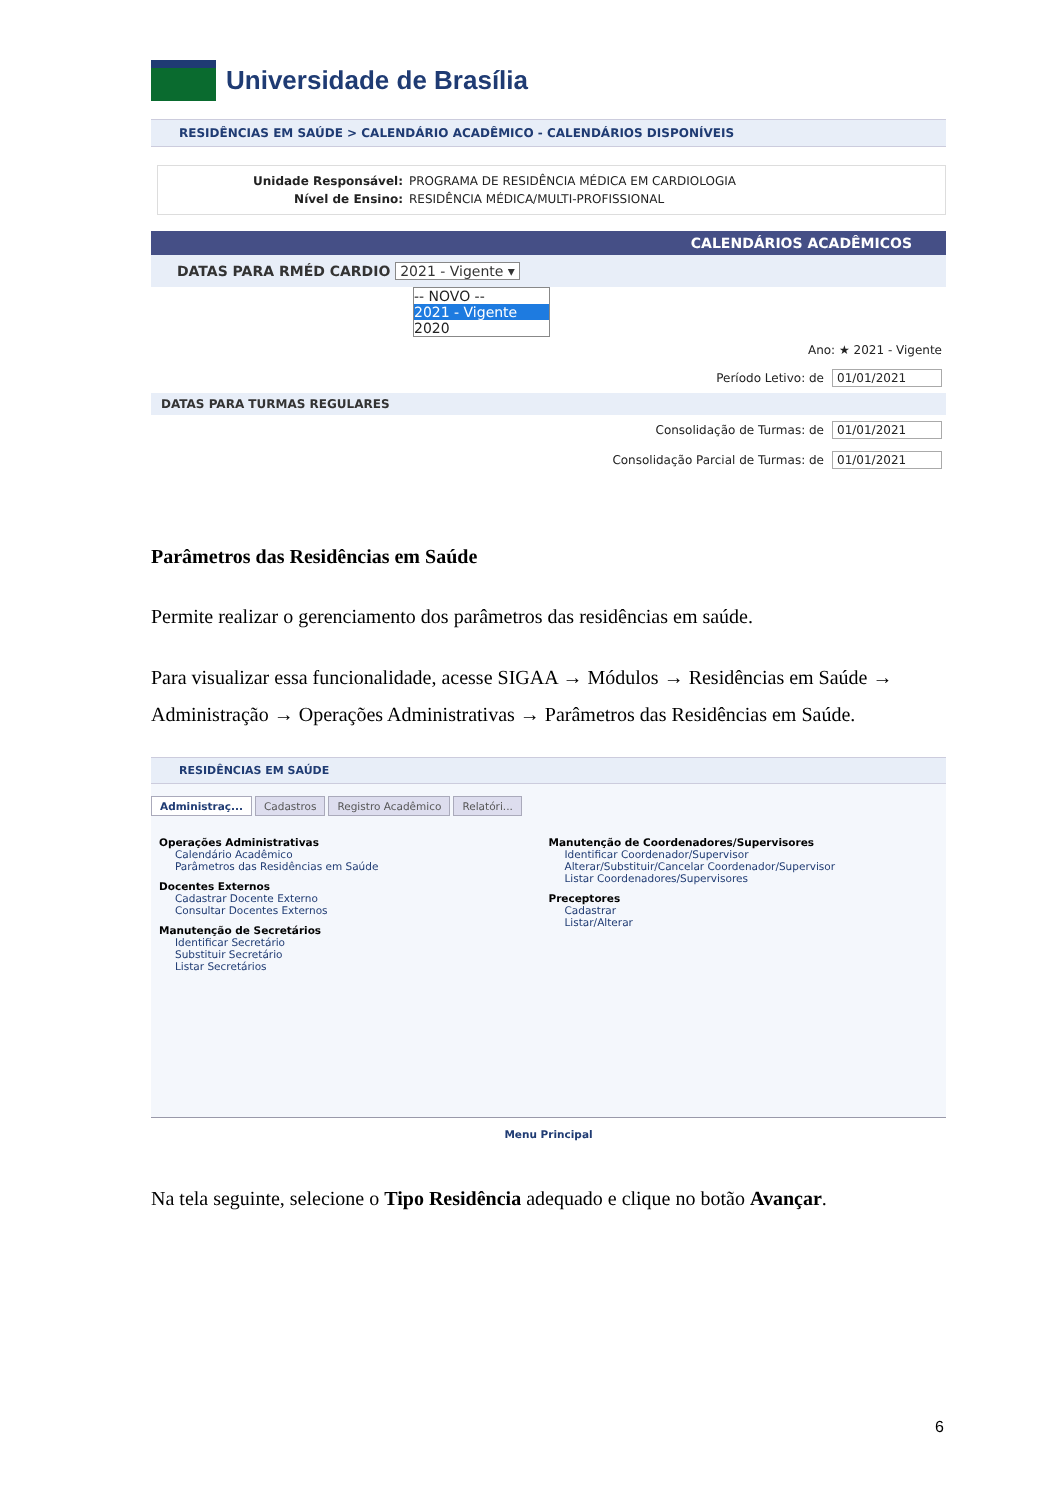Universidade de Brasília
RESIDÊNCIAS EM SAÚDE > CALENDÁRIO ACADÊMICO - CALENDÁRIOS DISPONÍVEIS
Unidade Responsável: PROGRAMA DE RESIDÊNCIA MÉDICA EM CARDIOLOGIA
Nível de Ensino: RESIDÊNCIA MÉDICA/MULTI-PROFISSIONAL
CALENDÁRIOS ACADÊMICOS
DATAS PARA RMÉD CARDIO 2021 - Vigente ▾
-- NOVO --
2021 - Vigente
2020
Ano: ★ 2021 - Vigente
Período Letivo: de 01/01/2021
DATAS PARA TURMAS REGULARES
Consolidação de Turmas: de 01/01/2021
Consolidação Parcial de Turmas: de 01/01/2021
Parâmetros das Residências em Saúde
Permite realizar o gerenciamento dos parâmetros das residências em saúde.
Para visualizar essa funcionalidade, acesse SIGAA → Módulos → Residências em Saúde → Administração → Operações Administrativas → Parâmetros das Residências em Saúde.
RESIDÊNCIAS EM SAÚDE
Administraç... Cadastros Registro Acadêmico Relatóri...
Operações Administrativas
Calendário Acadêmico
Parâmetros das Residências em Saúde
Docentes Externos
Cadastrar Docente Externo
Consultar Docentes Externos
Manutenção de Secretários
Identificar Secretário
Substituir Secretário
Listar Secretários
Manutenção de Coordenadores/Supervisores
Identificar Coordenador/Supervisor
Alterar/Substituir/Cancelar Coordenador/Supervisor
Listar Coordenadores/Supervisores
Preceptores
Cadastrar
Listar/Alterar
Menu Principal
Na tela seguinte, selecione o Tipo Residência adequado e clique no botão Avançar.
6